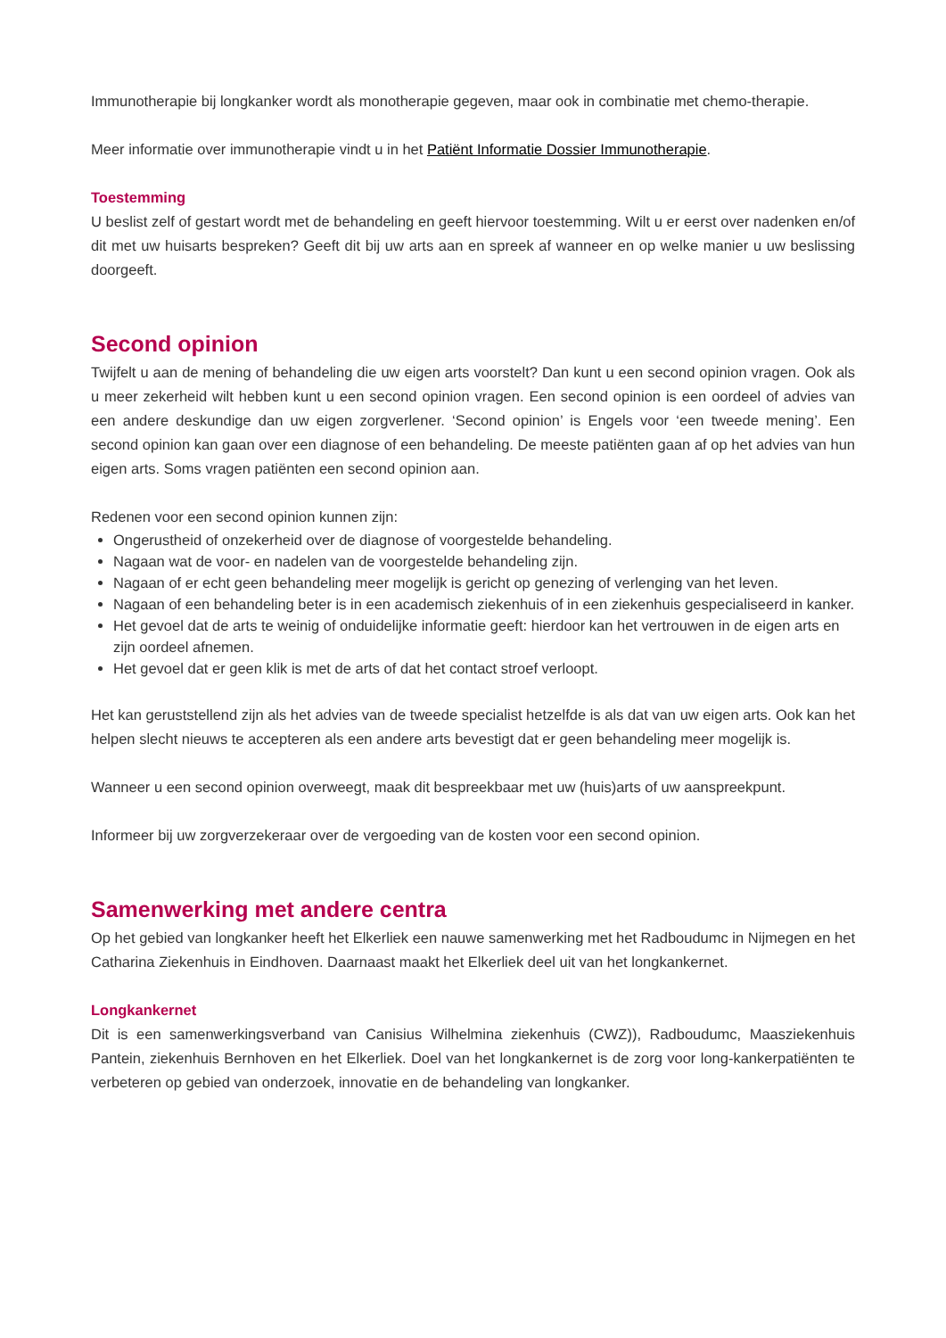Immunotherapie bij longkanker wordt als monotherapie gegeven, maar ook in combinatie met chemo-therapie.
Meer informatie over immunotherapie vindt u in het Patiënt Informatie Dossier Immunotherapie.
Toestemming
U beslist zelf of gestart wordt met de behandeling en geeft hiervoor toestemming. Wilt u er eerst over nadenken en/of dit met uw huisarts bespreken? Geeft dit bij uw arts aan en spreek af wanneer en op welke manier u uw beslissing doorgeeft.
Second opinion
Twijfelt u aan de mening of behandeling die uw eigen arts voorstelt? Dan kunt u een second opinion vragen. Ook als u meer zekerheid wilt hebben kunt u een second opinion vragen. Een second opinion is een oordeel of advies van een andere deskundige dan uw eigen zorgverlener. ‘Second opinion’ is Engels voor ‘een tweede mening’. Een second opinion kan gaan over een diagnose of een behandeling. De meeste patiënten gaan af op het advies van hun eigen arts. Soms vragen patiënten een second opinion aan.
Redenen voor een second opinion kunnen zijn:
Ongerustheid of onzekerheid over de diagnose of voorgestelde behandeling.
Nagaan wat de voor- en nadelen van de voorgestelde behandeling zijn.
Nagaan of er echt geen behandeling meer mogelijk is gericht op genezing of verlenging van het leven.
Nagaan of een behandeling beter is in een academisch ziekenhuis of in een ziekenhuis gespecialiseerd in kanker.
Het gevoel dat de arts te weinig of onduidelijke informatie geeft: hierdoor kan het vertrouwen in de eigen arts en zijn oordeel afnemen.
Het gevoel dat er geen klik is met de arts of dat het contact stroef verloopt.
Het kan geruststellend zijn als het advies van de tweede specialist hetzelfde is als dat van uw eigen arts. Ook kan het helpen slecht nieuws te accepteren als een andere arts bevestigt dat er geen behandeling meer mogelijk is.
Wanneer u een second opinion overweegt, maak dit bespreekbaar met uw (huis)arts of uw aanspreekpunt.
Informeer bij uw zorgverzekeraar over de vergoeding van de kosten voor een second opinion.
Samenwerking met andere centra
Op het gebied van longkanker heeft het Elkerliek een nauwe samenwerking met het Radboudumc in Nijmegen en het Catharina Ziekenhuis in Eindhoven. Daarnaast maakt het Elkerliek deel uit van het longkankernet.
Longkankernet
Dit is een samenwerkingsverband van Canisius Wilhelmina ziekenhuis (CWZ)), Radboudumc, Maasziekenhuis Pantein, ziekenhuis Bernhoven en het Elkerliek. Doel van het longkankernet is de zorg voor long-kankerpatiënten te verbeteren op gebied van onderzoek, innovatie en de behandeling van longkanker.